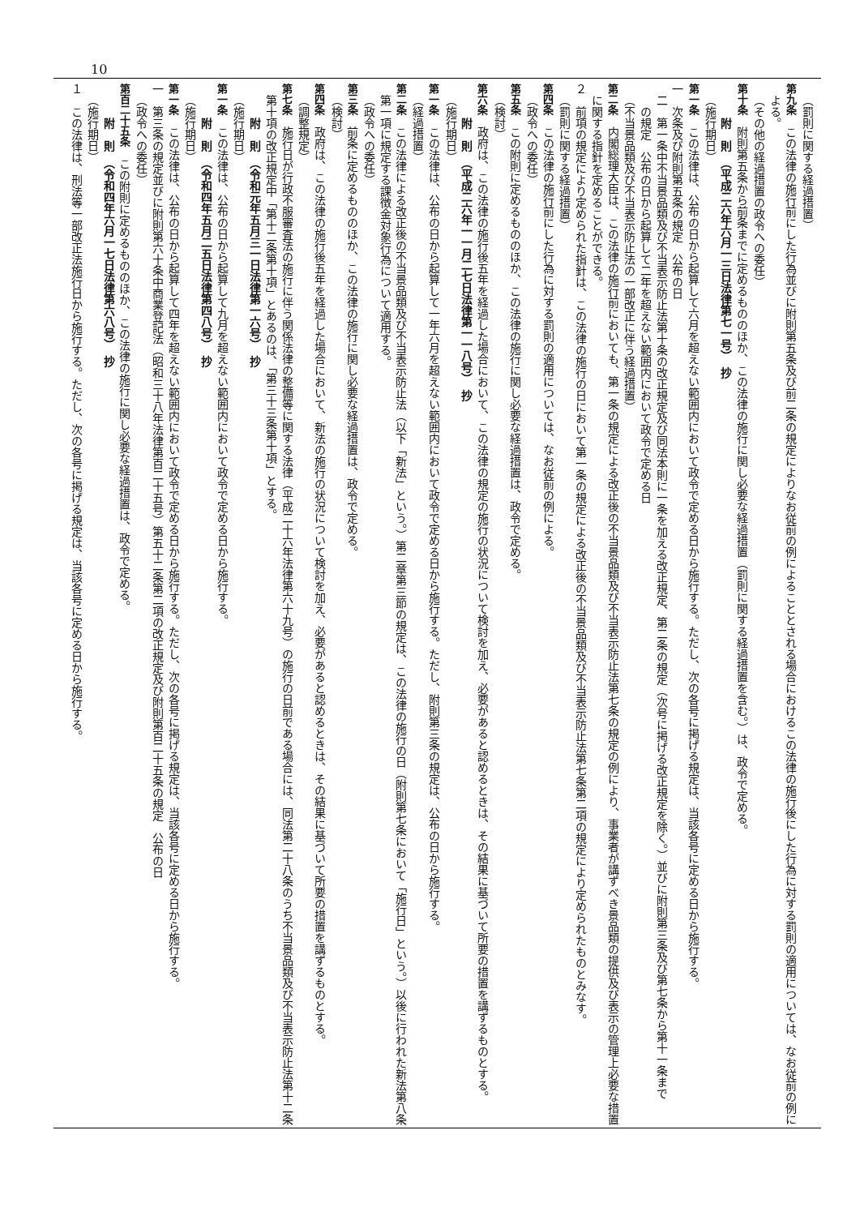10
（罰則に関する経過措置）
第九条　この法律の施行前にした行為並びに附則第五条及び前二条の規定によりなお従前の例によることとされる場合におけるこの法律の施行後にした行為に対する罰則の適用については、なお従前の例による。
（その他の経過措置の政令への委任）
第十条　附則第五条から前条までに定めるもののほか、この法律の施行に関し必要な経過措置（罰則に関する経過措置を含む。）は、政令で定める。
附　則　（平成二六年六月一三日法律第七一号）　抄
（施行期日）
第一条　この法律は、公布の日から起算して六月を超えない範囲内において政令で定める日から施行する。ただし、次の各号に掲げる規定は、当該各号に定める日から施行する。
一　次条及び附則第五条の規定　公布の日
二　第一条中不当景品類及び不当表示防止法第十条の改正規定及び同法本則に一条を加える改正規定、第二条の規定（次号に掲げる改正規定を除く。）並びに附則第三条及び第七条から第十一条まで
の規定　公布の日から起算して二年を超えない範囲内において政令で定める日
（不当景品類及び不当表示防止法の一部改正に伴う経過措置）
第二条　内閣総理大臣は、この法律の施行前においても、第一条の規定による改正後の不当景品類及び不当表示防止法第七条の規定の例により、事業者が講ずべき景品類の提供及び表示の管理上必要な措置に関する指針を定めることができる。
２　前項の規定により定められた指針は、この法律の施行の日において第一条の規定による改正後の不当景品類及び不当表示防止法第七条第二項の規定により定められたものとみなす。
（罰則に関する経過措置）
第四条　この法律の施行前にした行為に対する罰則の適用については、なお従前の例による。
（政令への委任）
第五条　この附則に定めるもののほか、この法律の施行に関し必要な経過措置は、政令で定める。
（検討）
第六条　政府は、この法律の施行後五年を経過した場合において、この法律の規定の施行の状況について検討を加え、必要があると認めるときは、その結果に基づいて所要の措置を講ずるものとする。
附　則　（平成二六年一一月二七日法律第一一八号）　抄
（施行期日）
第一条　この法律は、公布の日から起算して一年六月を超えない範囲内において政令で定める日から施行する。ただし、附則第三条の規定は、公布の日から施行する。
（経過措置）
第二条　この法律による改正後の不当景品類及び不当表示防止法（以下「新法」という。）第二章第三節の規定は、この法律の施行の日（附則第七条において「施行日」という。）以後に行われた新法第八条第一項に規定する課徴金対象行為について適用する。
（政令への委任）
第三条　前条に定めるもののほか、この法律の施行に関し必要な経過措置は、政令で定める。
（検討）
第四条　政府は、この法律の施行後五年を経過した場合において、新法の施行の状況について検討を加え、必要があると認めるときは、その結果に基づいて所要の措置を講ずるものとする。
（調整規定）
第七条　施行日が行政不服審査法の施行に伴う関係法律の整備等に関する法律（平成二十六年法律第六十九号）の施行の日前である場合には、同法第二十八条のうち不当景品類及び不当表示防止法第十二条第十項の改正規定中「第十二条第十項」とあるのは、「第三十三条第十項」とする。
附　則　（令和元年五月三一日法律第一六号）　抄
（施行期日）
第一条　この法律は、公布の日から起算して九月を超えない範囲内において政令で定める日から施行する。
附　則　（令和四年五月二五日法律第四八号）　抄
（施行期日）
第一条　この法律は、公布の日から起算して四年を超えない範囲内において政令で定める日から施行する。ただし、次の各号に掲げる規定は、当該各号に定める日から施行する。
一　第三条の規定並びに附則第六十条中商業登記法（昭和三十八年法律第百二十五号）第五十二条第二項の改正規定及び附則第百二十五条の規定　公布の日
（政令への委任）
第百二十五条　この附則に定めるもののほか、この法律の施行に関し必要な経過措置は、政令で定める。
附　則　（令和四年六月一七日法律第六八号）　抄
（施行期日）
１　この法律は、刑法等一部改正法施行日から施行する。ただし、次の各号に掲げる規定は、当該各号に定める日から施行する。